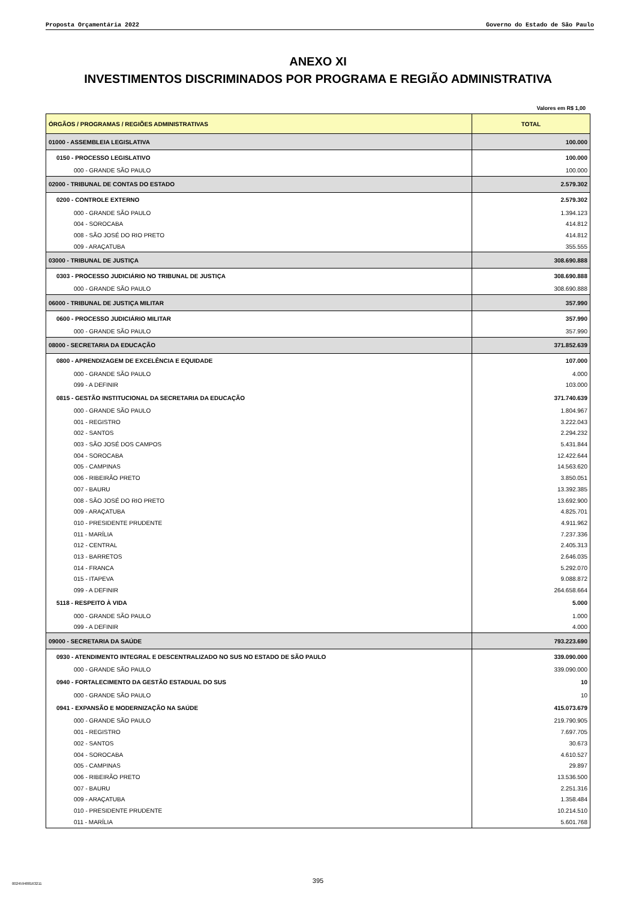Proposta Orçamentária 2022 Governo do Estado de São Paulo
ANEXO XI
INVESTIMENTOS DISCRIMINADOS POR PROGRAMA E REGIÃO ADMINISTRATIVA
Valores em R$ 1,00
| ÓRGÃOS / PROGRAMAS / REGIÕES ADMINISTRATIVAS | TOTAL |
| --- | --- |
| 01000 - ASSEMBLEIA LEGISLATIVA | 100.000 |
| 0150 - PROCESSO LEGISLATIVO | 100.000 |
| 000 - GRANDE SÃO PAULO | 100.000 |
| 02000 - TRIBUNAL DE CONTAS DO ESTADO | 2.579.302 |
| 0200 - CONTROLE EXTERNO | 2.579.302 |
| 000 - GRANDE SÃO PAULO | 1.394.123 |
| 004 - SOROCABA | 414.812 |
| 008 - SÃO JOSÉ DO RIO PRETO | 414.812 |
| 009 - ARAÇATUBA | 355.555 |
| 03000 - TRIBUNAL DE JUSTIÇA | 308.690.888 |
| 0303 - PROCESSO JUDICIÁRIO NO TRIBUNAL DE JUSTIÇA | 308.690.888 |
| 000 - GRANDE SÃO PAULO | 308.690.888 |
| 06000 - TRIBUNAL DE JUSTIÇA MILITAR | 357.990 |
| 0600 - PROCESSO JUDICIÁRIO MILITAR | 357.990 |
| 000 - GRANDE SÃO PAULO | 357.990 |
| 08000 - SECRETARIA DA EDUCAÇÃO | 371.852.639 |
| 0800 - APRENDIZAGEM DE EXCELÊNCIA E EQUIDADE | 107.000 |
| 000 - GRANDE SÃO PAULO | 4.000 |
| 099 - A DEFINIR | 103.000 |
| 0815 - GESTÃO INSTITUCIONAL DA SECRETARIA DA EDUCAÇÃO | 371.740.639 |
| 000 - GRANDE SÃO PAULO | 1.804.967 |
| 001 - REGISTRO | 3.222.043 |
| 002 - SANTOS | 2.294.232 |
| 003 - SÃO JOSÉ DOS CAMPOS | 5.431.844 |
| 004 - SOROCABA | 12.422.644 |
| 005 - CAMPINAS | 14.563.620 |
| 006 - RIBEIRÃO PRETO | 3.850.051 |
| 007 - BAURU | 13.392.385 |
| 008 - SÃO JOSÉ DO RIO PRETO | 13.692.900 |
| 009 - ARAÇATUBA | 4.825.701 |
| 010 - PRESIDENTE PRUDENTE | 4.911.962 |
| 011 - MARÍLIA | 7.237.336 |
| 012 - CENTRAL | 2.405.313 |
| 013 - BARRETOS | 2.646.035 |
| 014 - FRANCA | 5.292.070 |
| 015 - ITAPEVA | 9.088.872 |
| 099 - A DEFINIR | 264.658.664 |
| 5118 - RESPEITO À VIDA | 5.000 |
| 000 - GRANDE SÃO PAULO | 1.000 |
| 099 - A DEFINIR | 4.000 |
| 09000 - SECRETARIA DA SAÚDE | 793.223.690 |
| 0930 - ATENDIMENTO INTEGRAL E DESCENTRALIZADO NO SUS NO ESTADO DE SÃO PAULO | 339.090.000 |
| 000 - GRANDE SÃO PAULO | 339.090.000 |
| 0940 - FORTALECIMENTO DA GESTÃO ESTADUAL DO SUS | 10 |
| 000 - GRANDE SÃO PAULO | 10 |
| 0941 - EXPANSÃO E MODERNIZAÇÃO NA SAÚDE | 415.073.679 |
| 000 - GRANDE SÃO PAULO | 219.790.905 |
| 001 - REGISTRO | 7.697.705 |
| 002 - SANTOS | 30.673 |
| 004 - SOROCABA | 4.610.527 |
| 005 - CAMPINAS | 29.897 |
| 006 - RIBEIRÃO PRETO | 13.536.500 |
| 007 - BAURU | 2.251.316 |
| 009 - ARAÇATUBA | 1.358.484 |
| 010 - PRESIDENTE PRUDENTE | 10.214.510 |
| 011 - MARÍLIA | 5.601.768 |
395 002459488163211